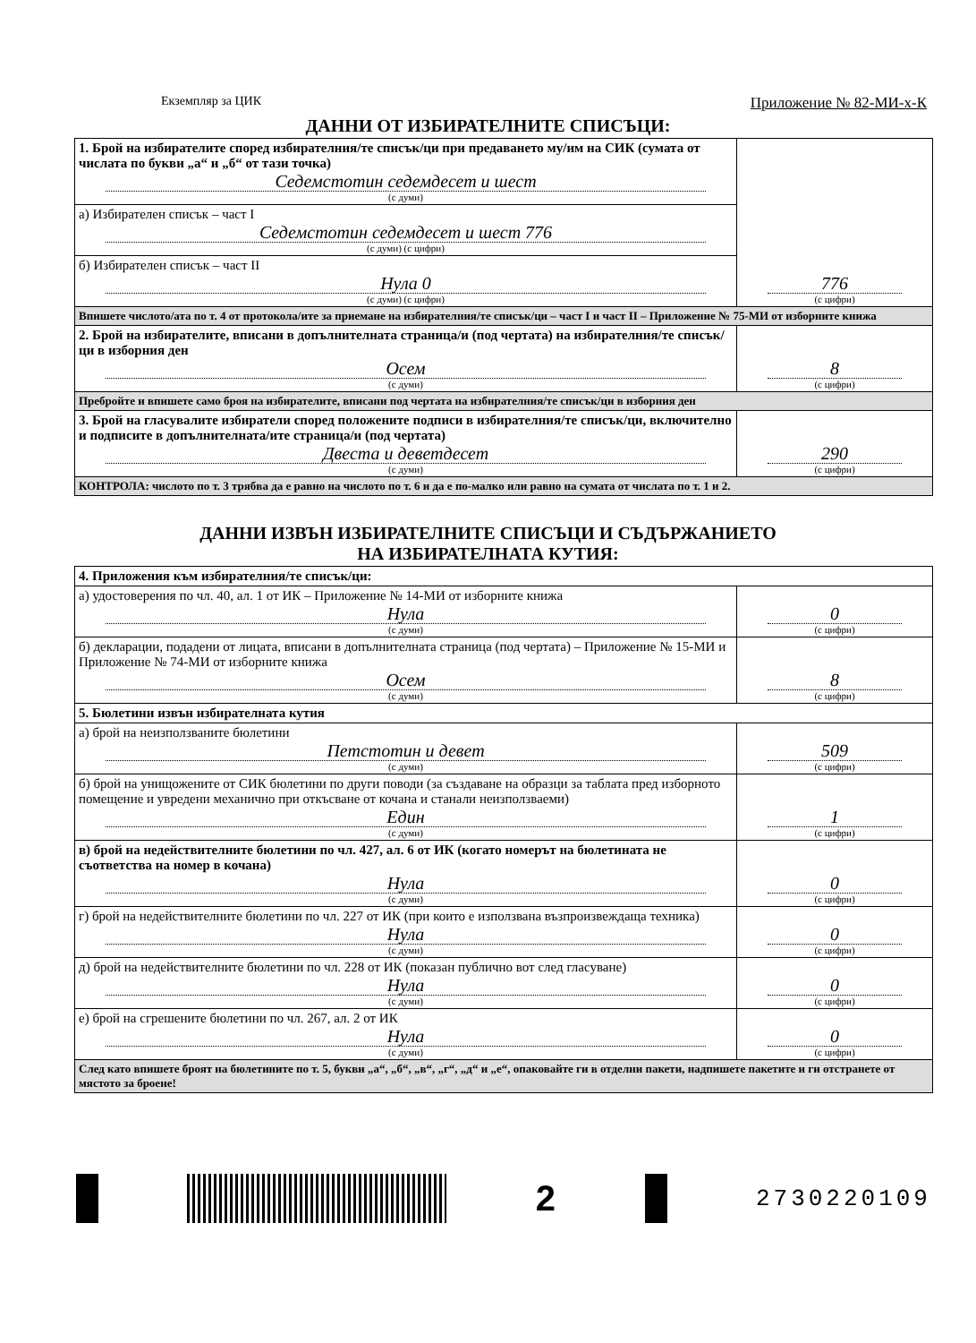Екземпляр за ЦИК Приложение № 82-МИ-х-К
ДАННИ ОТ ИЗБИРАТЕЛНИТЕ СПИСЪЦИ:
| 1. Брой на избирателите според избирателния/те списък/ци при предаването му/им на СИК (сумата от числата по букви „а“ и „б“ от тази точка) Седемстотин седемдесет и шест (с думи) | 776 (с цифри) |
| а) Избирателен списък – част I Седемстотин седемдесет и шест 776 (с думи) (с цифри) | |
| б) Избирателен списък – част II Нула 0 (с думи) (с цифри) | |
| Впишете числото/ата по т. 4 от протокола/ите за приемане на избирателния/те списък/ци – част I и част II – Приложение № 75-МИ от изборните книжа | |
| 2. Брой на избирателите, вписани в допълнителната страница/и (под чертата) на избирателния/те списък/ци в изборния ден Осем (с думи) | 8 (с цифри) |
| Преброй­те и впишете само броя на избирателите, вписани под чертата на избирателния/те списък/ци в изборния ден | |
| 3. Брой на гласувалите избиратели според положените подписи в избирателния/те списък/ци, включително и подписите в допълнителната/ите страница/и (под чертата) Двеста и деветдесет (с думи) | 290 (с цифри) |
| КОНТРОЛА: числото по т. 3 трябва да е равно на числото по т. 6 и да е по-малко или равно на сумата от числата по т. 1 и 2. | |
ДАННИ ИЗВЪН ИЗБИРАТЕЛНИТЕ СПИСЪЦИ И СЪДЪРЖАНИЕТО
НА ИЗБИРАТЕЛНАТА КУТИЯ:
| 4. Приложения към избирателния/те списък/ци: | |
| а) удостоверения по чл. 40, ал. 1 от ИК – Приложение № 14-МИ от изборните книжа Нула (с думи) | 0 (с цифри) |
| б) декларации, подадени от лицата, вписани в допълнителната страница (под чертата) – Приложение № 15-МИ и Приложение № 74-МИ от изборните книжа Осем (с думи) | 8 (с цифри) |
| 5. Бюлетини извън избирателната кутия | |
| а) брой на неизползваните бюлетини Петстотин и девет (с думи) | 509 (с цифри) |
| б) брой на унищожените от СИК бюлетини по други поводи (за създаване на образци за таблата пред изборното помещение и увредени механично при откъсване от кочана и станали неизползваеми) Един (с думи) | 1 (с цифри) |
| в) брой на недействителните бюлетини по чл. 427, ал. 6 от ИК (когато номерът на бюлетината не съответства на номер в кочана) Нула (с думи) | 0 (с цифри) |
| г) брой на недействителните бюлетини по чл. 227 от ИК (при които е използвана възпроизвеждаща техника) Нула (с думи) | 0 (с цифри) |
| д) брой на недействителните бюлетини по чл. 228 от ИК (показан публично вот след гласуване) Нула (с думи) | 0 (с цифри) |
| е) брой на сгрешените бюлетини по чл. 267, ал. 2 от ИК Нула (с думи) | 0 (с цифри) |
| След като впишете броят на бюлетините по т. 5, букви „а“, „б“, „в“, „г“, „д“ и „е“, опаковайте ги в отделни пакети, надпишете пакетите и ги отстранете от мястото за броене! | |
2
2730220109